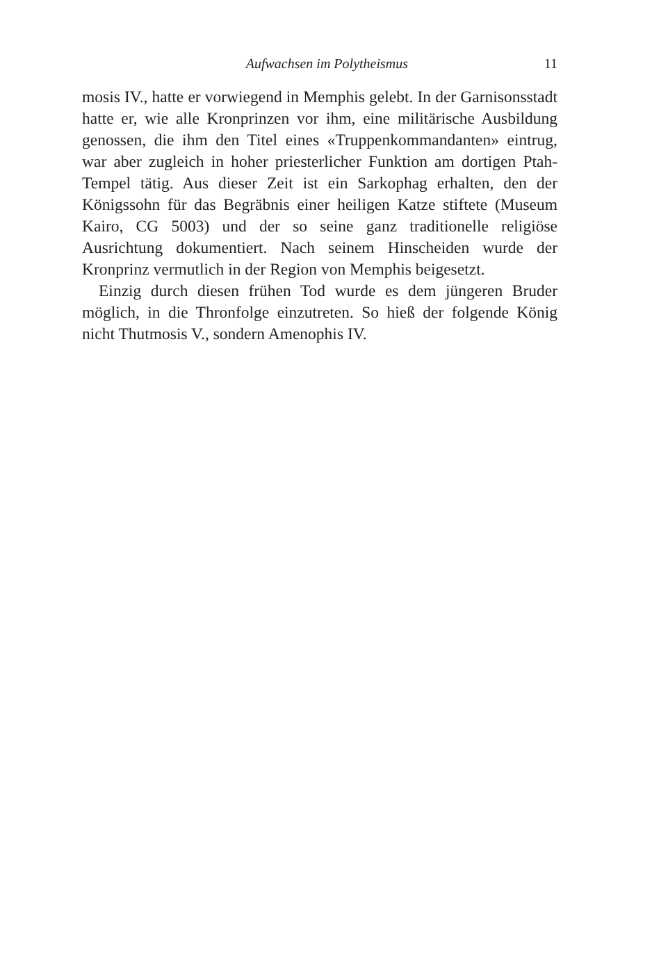Aufwachsen im Polytheismus 11
mosis IV., hatte er vorwiegend in Memphis gelebt. In der Garnisonsstadt hatte er, wie alle Kronprinzen vor ihm, eine militärische Ausbildung genossen, die ihm den Titel eines «Truppenkommandanten» eintrug, war aber zugleich in hoher priesterlicher Funktion am dortigen Ptah-Tempel tätig. Aus dieser Zeit ist ein Sarkophag erhalten, den der Königssohn für das Begräbnis einer heiligen Katze stiftete (Museum Kairo, CG 5003) und der so seine ganz traditionelle religiöse Ausrichtung dokumentiert. Nach seinem Hinscheiden wurde der Kronprinz vermutlich in der Region von Memphis beigesetzt.
Einzig durch diesen frühen Tod wurde es dem jüngeren Bruder möglich, in die Thronfolge einzutreten. So hieß der folgende König nicht Thutmosis V., sondern Amenophis IV.